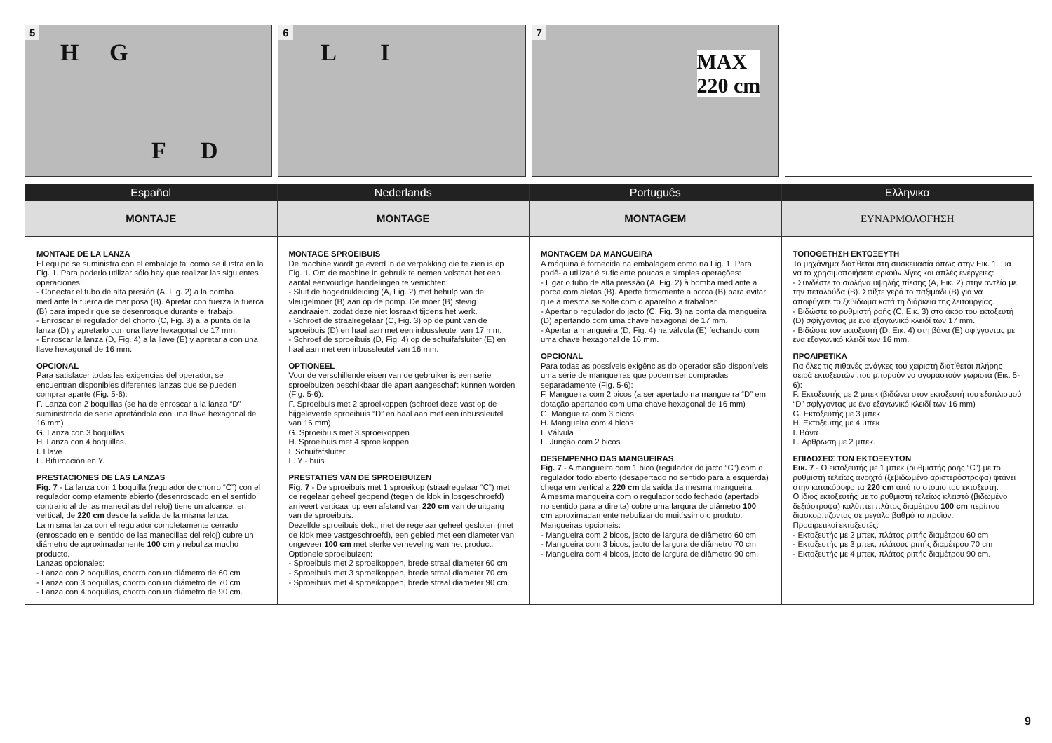5
H G
F D
6
L I
7
MAX
220 cm
Español
MONTAJE
MONTAJE DE LA LANZA
El equipo se suministra con el embalaje tal como se ilustra en la Fig. 1. Para poderlo utilizar sólo hay que realizar las siguientes operaciones:
- Conectar el tubo de alta presión (A, Fig. 2) a la bomba mediante la tuerca de mariposa (B). Apretar con fuerza la tuerca (B) para impedir que se desenrosque durante el trabajo.
- Enroscar el regulador del chorro (C, Fig. 3) a la punta de la lanza (D) y apretarlo con una llave hexagonal de 17 mm.
- Enroscar la lanza (D, Fig. 4) a la llave (E) y apretarla con una llave hexagonal de 16 mm.
OPCIONAL
Para satisfacer todas las exigencias del operador, se encuentran disponibles diferentes lanzas que se pueden comprar aparte (Fig. 5-6):
F. Lanza con 2 boquillas (se ha de enroscar a la lanza “D” suministrada de serie apretándola con una llave hexagonal de 16 mm)
G. Lanza con 3 boquillas
H. Lanza con 4 boquillas.
I. Llave
L. Bifurcación en Y.
PRESTACIONES DE LAS LANZAS
Fig. 7 - La lanza con 1 boquilla (regulador de chorro “C”) con el regulador completamente abierto (desenroscado en el sentido contrario al de las manecillas del reloj) tiene un alcance, en vertical, de 220 cm desde la salida de la misma lanza.
La misma lanza con el regulador completamente cerrado (enroscado en el sentido de las manecillas del reloj) cubre un diámetro de aproximadamente 100 cm y nebuliza mucho producto.
Lanzas opcionales:
- Lanza con 2 boquillas, chorro con un diámetro de 60 cm
- Lanza con 3 boquillas, chorro con un diámetro de 70 cm
- Lanza con 4 boquillas, chorro con un diámetro de 90 cm.
Nederlands
MONTAGE
MONTAGE SPROEIBUIS
De machine wordt geleverd in de verpakking die te zien is op Fig. 1. Om de machine in gebruik te nemen volstaat het een aantal eenvoudige handelingen te verrichten:
- Sluit de hogedrukleiding (A, Fig. 2) met behulp van de vleugelmoer (B) aan op de pomp. De moer (B) stevig aandraaien, zodat deze niet losraakt tijdens het werk.
- Schroef de straalregelaar (C, Fig. 3) op de punt van de sproeibuis (D) en haal aan met een inbussleutel van 17 mm.
- Schroef de sproeibuis (D, Fig. 4) op de schuifafsluiter (E) en haal aan met een inbussleutel van 16 mm.
OPTIONEEL
Voor de verschillende eisen van de gebruiker is een serie sproeibuizen beschikbaar die apart aangeschaft kunnen worden (Fig. 5-6):
F. Sproeibuis met 2 sproeikoppen (schroef deze vast op de bijgeleverde sproeibuis “D” en haal aan met een inbussleutel van 16 mm)
G. Sproeibuis met 3 sproeikoppen
H. Sproeibuis met 4 sproeikoppen
I. Schuifafsluiter
L. Y - buis.
PRESTATIES VAN DE SPROEIBUIZEN
Fig. 7 - De sproeibuis met 1 sproeikop (straalregelaar “C”) met de regelaar geheel geopend (tegen de klok in losgeschroefd) arriveert verticaal op een afstand van 220 cm van de uitgang van de sproeibuis.
Dezelfde sproeibuis dekt, met de regelaar geheel gesloten (met de klok mee vastgeschroefd), een gebied met een diameter van ongeveer 100 cm met sterke verneveling van het product.
Optionele sproeibuizen:
- Sproeibuis met 2 sproeikoppen, brede straal diameter 60 cm
- Sproeibuis met 3 sproeikoppen, brede straal diameter 70 cm
- Sproeibuis met 4 sproeikoppen, brede straal diameter 90 cm.
Português
MONTAGEM
MONTAGEM DA MANGUEIRA
A máquina é fornecida na embalagem como na Fig. 1. Para podê-la utilizar é suficiente poucas e simples operações:
- Ligar o tubo de alta pressão (A, Fig. 2) à bomba mediante a porca com aletas (B). Aperte firmemente a porca (B) para evitar que a mesma se solte com o aparelho a trabalhar.
- Apertar o regulador do jacto (C, Fig. 3) na ponta da mangueira (D) apertando com uma chave hexagonal de 17 mm.
- Apertar a mangueira (D, Fig. 4) na válvula (E) fechando com uma chave hexagonal de 16 mm.
OPCIONAL
Para todas as possíveis exigências do operador são disponíveis uma série de mangueiras que podem ser compradas separadamente (Fig. 5-6):
F. Mangueira com 2 bicos (a ser apertado na mangueira “D” em dotação apertando com uma chave hexagonal de 16 mm)
G. Mangueira com 3 bicos
H. Mangueira com 4 bicos
I. Válvula
L. Junção com 2 bicos.
DESEMPENHO DAS MANGUEIRAS
Fig. 7 - A mangueira com 1 bico (regulador do jacto “C”) com o regulador todo aberto (desapertado no sentido para a esquerda) chega em vertical a 220 cm da saída da mesma mangueira.
A mesma mangueira com o regulador todo fechado (apertado no sentido para a direita) cobre uma largura de diâmetro 100 cm aproximadamente nebulizando muitíssimo o produto.
Mangueiras opcionais:
- Mangueira com 2 bicos, jacto de largura de diâmetro 60 cm
- Mangueira com 3 bicos, jacto de largura de diâmetro 70 cm
- Mangueira com 4 bicos, jacto de largura de diâmetro 90 cm.
Ελληνικα
ΕΥΝΑΡΜΟΛΟΓΗΣΗ
ΤΟΠΟΘΕΤΗΣΗ ΕΚΤΟΞΕΥΤΗ
Το μηχάνημα διατίθεται στη συσκευασία όπως στην Εικ. 1. Για να το χρησιμοποιήσετε αρκούν λίγες και απλές ενέργειες:
- Συνδέστε το σωλήνα υψηλής πίεσης (Α, Εικ. 2) στην αντλία με την πεταλούδα (Β). Σφίξτε γερά το παξιμάδι (Β) για να αποφύγετε το ξεβίδωμα κατά τη διάρκεια της λειτουργίας.
- Βιδώστε το ρυθμιστή ροής (C, Εικ. 3) στο άκρο του εκτοξευτή (D) σφίγγοντας με ένα εξαγωνικό κλειδί των 17 mm.
- Βιδώστε τον εκτοξευτή (D, Εικ. 4) στη βάνα (E) σφίγγοντας με ένα εξαγωνικό κλειδί των 16 mm.
ΠΡΟΑΙΡΕΤΙΚΑ
Για όλες τις πιθανές ανάγκες του χειριστή διατίθεται πλήρης σειρά εκτοξευτών που μπορούν να αγοραστούν χωριστά (Εικ. 5-6):
F. Εκτοξευτής με 2 μπεκ (βιδώνει στον εκτοξευτή του εξοπλισμού “D” σφίγγοντας με ένα εξαγωνικό κλειδί των 16 mm)
G. Εκτοξευτής με 3 μπεκ
H. Εκτοξευτής με 4 μπεκ
I. Βάνα
L. Αρθρωση με 2 μπεκ.
ΕΠΙΔΟΣΕΙΣ ΤΩΝ ΕΚΤΟΞΕΥΤΩΝ
Εικ. 7 - Ο εκτοξευτής με 1 μπεκ (ρυθμιστής ροής “C”) με το ρυθμιστή τελείως ανοιχτό (ξεβιδωμένο αριστερόστροφα) φτάνει στην κατακόρυφο τα 220 cm από το στόμιο του εκτοξευτή.
Ο ίδιος εκτοξευτής με το ρυθμιστή τελείως κλειστό (βιδωμένο δεξιόστροφα) καλύπτει πλάτος διαμέτρου 100 cm περίπου διασκορπίζοντας σε μεγάλο βαθμό το προϊόν.
Προαιρετικοί εκτοξευτές:
- Εκτοξευτής με 2 μπεκ, πλάτος ριπής διαμέτρου 60 cm
- Εκτοξευτής με 3 μπεκ, πλάτους ριπής διαμέτρου 70 cm
- Εκτοξευτής με 4 μπεκ, πλάτος ριπής διαμέτρου 90 cm.
9